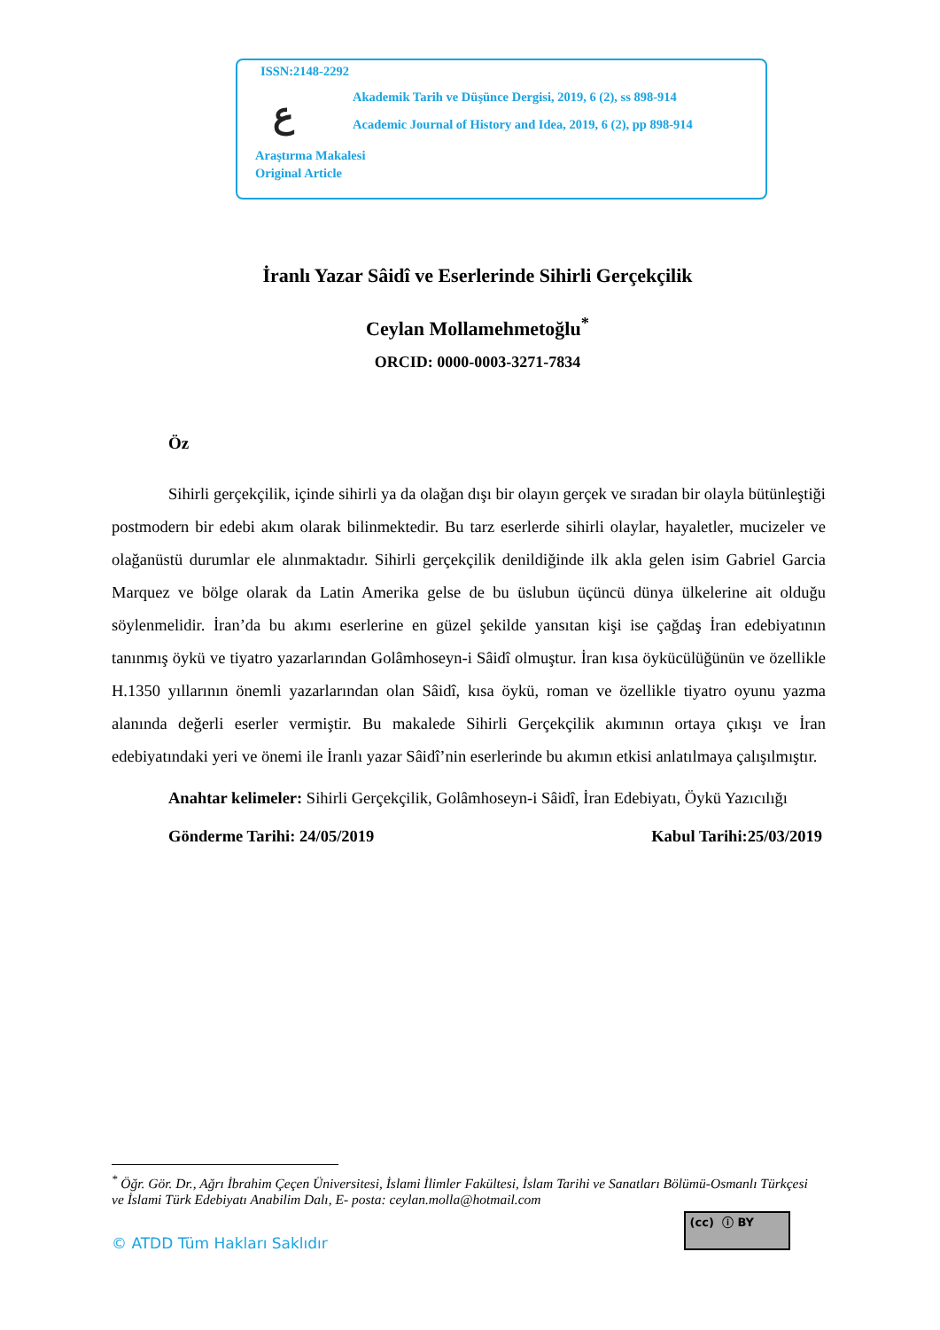ISSN:2148-2292
ع
Akademik Tarih ve Düşünce Dergisi, 2019, 6 (2), ss 898-914
Academic Journal of History and Idea, 2019, 6 (2), pp 898-914
Araştırma Makalesi
Original Article
İranlı Yazar Sâidî ve Eserlerinde Sihirli Gerçekçilik
Ceylan Mollamehmetoğlu<sup>*</sup>
ORCID: 0000-0003-3271-7834
Öz
Sihirli gerçekçilik, içinde sihirli ya da olağan dışı bir olayın gerçek ve sıradan bir olayla bütünleştiği postmodern bir edebi akım olarak bilinmektedir. Bu tarz eserlerde sihirli olaylar, hayaletler, mucizeler ve olağanüstü durumlar ele alınmaktadır. Sihirli gerçekçilik denildiğinde ilk akla gelen isim Gabriel Garcia Marquez ve bölge olarak da Latin Amerika gelse de bu üslubun üçüncü dünya ülkelerine ait olduğu söylenmelidir. İran’da bu akımı eserlerine en güzel şekilde yansıtan kişi ise çağdaş İran edebiyatının tanınmış öykü ve tiyatro yazarlarından Golâmhoseyn-i Sâidî olmuştur. İran kısa öykücülüğünün ve özellikle H.1350 yıllarının önemli yazarlarından olan Sâidî, kısa öykü, roman ve özellikle tiyatro oyunu yazma alanında değerli eserler vermiştir. Bu makalede Sihirli Gerçekçilik akımının ortaya çıkışı ve İran edebiyatındaki yeri ve önemi ile İranlı yazar Sâidî’nin eserlerinde bu akımın etkisi anlatılmaya çalışılmıştır.
Anahtar kelimeler: Sihirli Gerçekçilik, Golâmhoseyn-i Sâidî, İran Edebiyatı, Öykü Yazıcılığı
Gönderme Tarihi: 24/05/2019 Kabul Tarihi:25/03/2019
<sup>*</sup> Öğr. Gör. Dr., Ağrı İbrahim Çeçen Üniversitesi, İslami İlimler Fakültesi, İslam Tarihi ve Sanatları Bölümü-Osmanlı Türkçesi ve İslami Türk Edebiyatı Anabilim Dalı, E- posta: ceylan.molla@hotmail.com
(cc) ⓘ BY
© ATDD Tüm Hakları Saklıdır